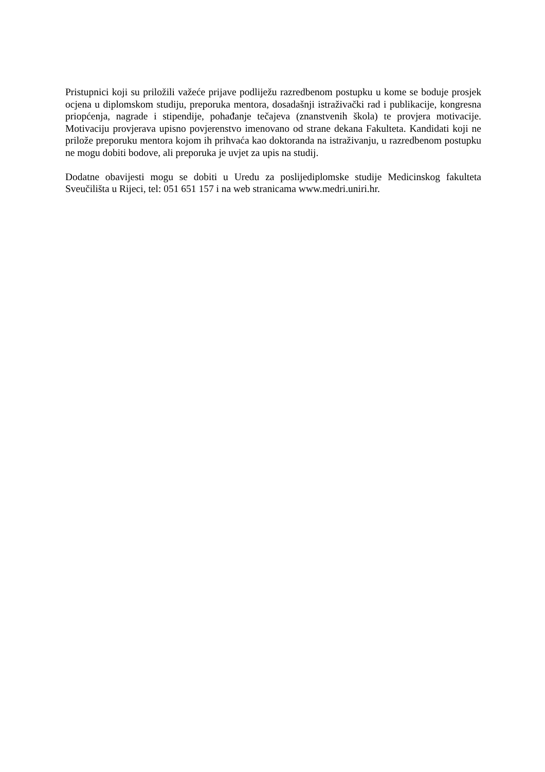Pristupnici koji su priložili važeće prijave podliježu razredbenom postupku u kome se boduje prosjek ocjena u diplomskom studiju, preporuka mentora, dosadašnji istraživački rad i publikacije, kongresna priopćenja, nagrade i stipendije, pohađanje tečajeva (znanstvenih škola) te provjera motivacije. Motivaciju provjerava upisno povjerenstvo imenovano od strane dekana Fakulteta. Kandidati koji ne prilože preporuku mentora kojom ih prihvaća kao doktoranda na istraživanju, u razredbenom postupku ne mogu dobiti bodove, ali preporuka je uvjet za upis na studij.
Dodatne obavijesti mogu se dobiti u Uredu za poslijediplomske studije Medicinskog fakulteta Sveučilišta u Rijeci, tel: 051 651 157 i na web stranicama www.medri.uniri.hr.